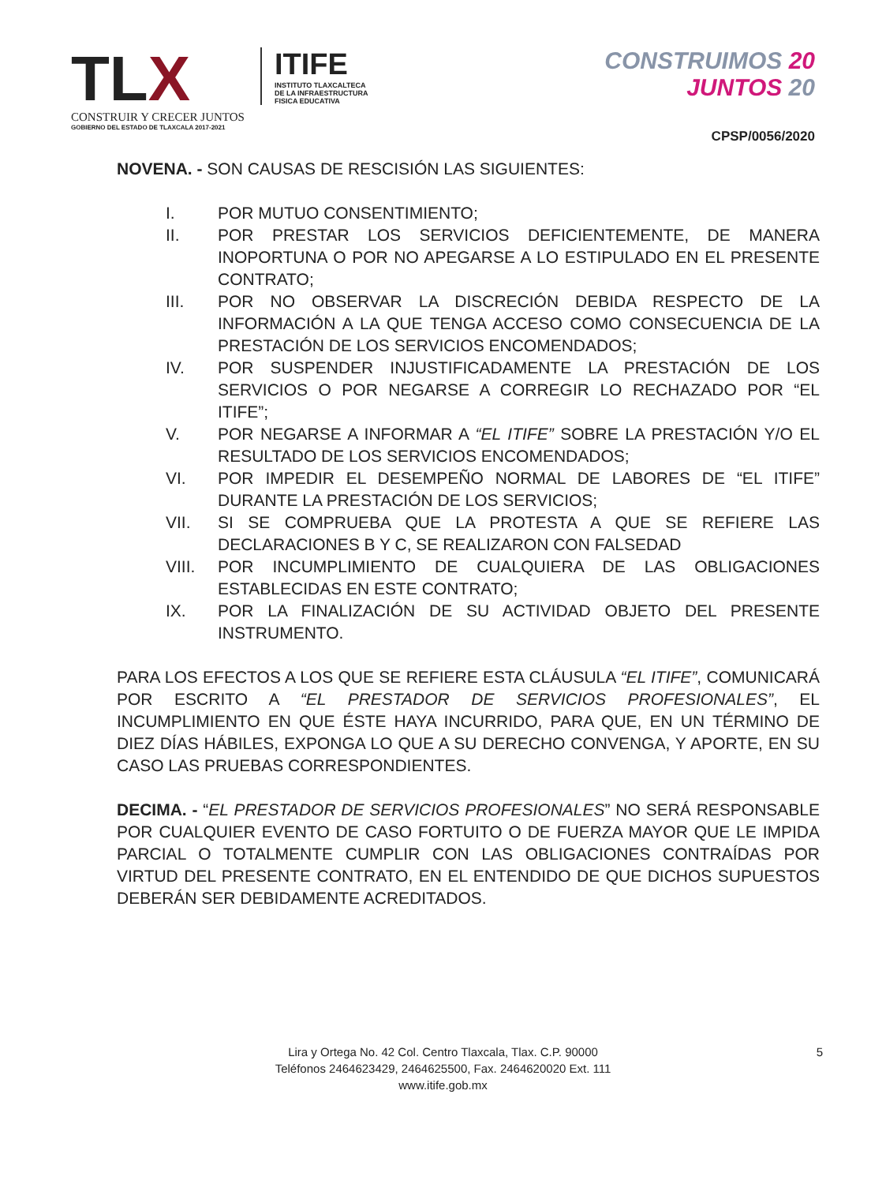TLX
CONSTRUIR Y CRECER JUNTOS
GOBIERNO DEL ESTADO DE TLAXCALA 2017-2021
ITIFE
INSTITUTO TLAXCALTECA
DE LA INFRAESTRUCTURA
FISICA EDUCATIVA
CONSTRUIMOS 20
JUNTOS 20
CPSP/0056/2020
NOVENA. - SON CAUSAS DE RESCISIÓN LAS SIGUIENTES:
I. POR MUTUO CONSENTIMIENTO;
II. POR PRESTAR LOS SERVICIOS DEFICIENTEMENTE, DE MANERA INOPORTUNA O POR NO APEGARSE A LO ESTIPULADO EN EL PRESENTE CONTRATO;
III. POR NO OBSERVAR LA DISCRECIÓN DEBIDA RESPECTO DE LA INFORMACIÓN A LA QUE TENGA ACCESO COMO CONSECUENCIA DE LA PRESTACIÓN DE LOS SERVICIOS ENCOMENDADOS;
IV. POR SUSPENDER INJUSTIFICADAMENTE LA PRESTACIÓN DE LOS SERVICIOS O POR NEGARSE A CORREGIR LO RECHAZADO POR “EL ITIFE”;
V. POR NEGARSE A INFORMAR A “EL ITIFE” SOBRE LA PRESTACIÓN Y/O EL RESULTADO DE LOS SERVICIOS ENCOMENDADOS;
VI. POR IMPEDIR EL DESEMPEÑO NORMAL DE LABORES DE “EL ITIFE” DURANTE LA PRESTACIÓN DE LOS SERVICIOS;
VII. SI SE COMPRUEBA QUE LA PROTESTA A QUE SE REFIERE LAS DECLARACIONES B Y C, SE REALIZARON CON FALSEDAD
VIII. POR INCUMPLIMIENTO DE CUALQUIERA DE LAS OBLIGACIONES ESTABLECIDAS EN ESTE CONTRATO;
IX. POR LA FINALIZACIÓN DE SU ACTIVIDAD OBJETO DEL PRESENTE INSTRUMENTO.
PARA LOS EFECTOS A LOS QUE SE REFIERE ESTA CLÁUSULA “EL ITIFE”, COMUNICARÁ POR ESCRITO A “EL PRESTADOR DE SERVICIOS PROFESIONALES”, EL INCUMPLIMIENTO EN QUE ÉSTE HAYA INCURRIDO, PARA QUE, EN UN TÉRMINO DE DIEZ DÍAS HÁBILES, EXPONGA LO QUE A SU DERECHO CONVENGA, Y APORTE, EN SU CASO LAS PRUEBAS CORRESPONDIENTES.
DECIMA. - “EL PRESTADOR DE SERVICIOS PROFESIONALES” NO SERÁ RESPONSABLE POR CUALQUIER EVENTO DE CASO FORTUITO O DE FUERZA MAYOR QUE LE IMPIDA PARCIAL O TOTALMENTE CUMPLIR CON LAS OBLIGACIONES CONTRAÍDAS POR VIRTUD DEL PRESENTE CONTRATO, EN EL ENTENDIDO DE QUE DICHOS SUPUESTOS DEBERÁN SER DEBIDAMENTE ACREDITADOS.
Lira y Ortega No. 42 Col. Centro Tlaxcala, Tlax. C.P. 90000
Teléfonos 2464623429, 2464625500, Fax. 2464620020 Ext. 111
www.itife.gob.mx
5